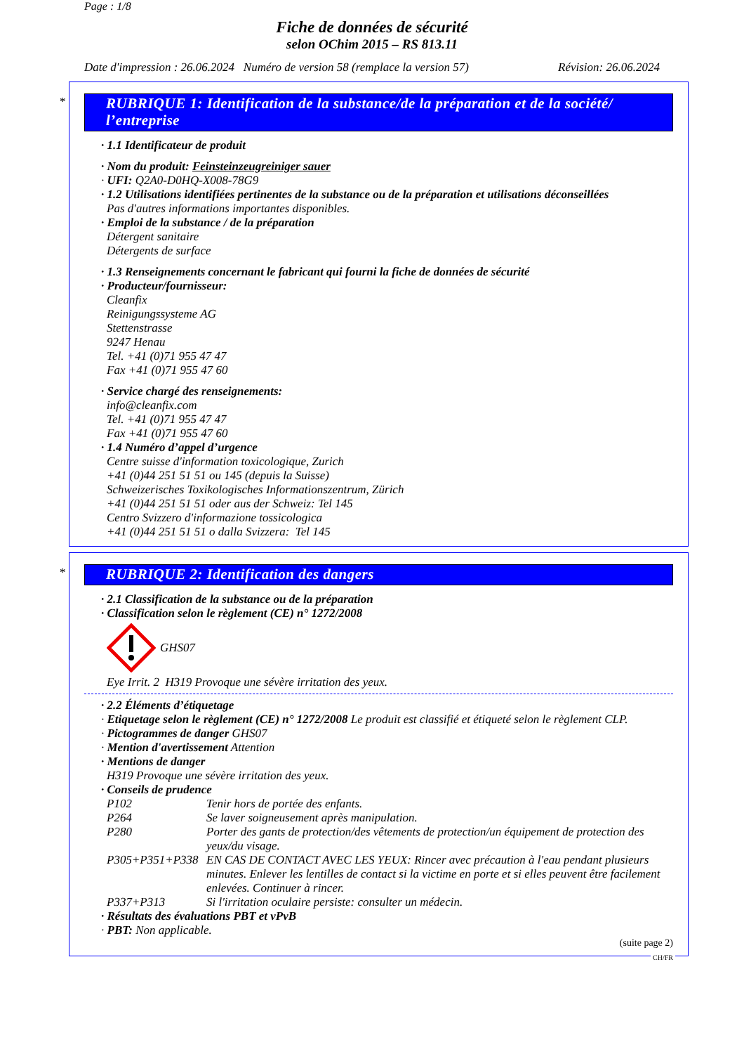Page : 1/8
Fiche de données de sécurité
selon OChim 2015 – RS 813.11
Date d'impression : 26.06.2024 Numéro de version 58 (remplace la version 57) Révision: 26.06.2024
*
RUBRIQUE 1: Identification de la substance/de la préparation et de la société/ l’entreprise
· 1.1 Identificateur de produit
· Nom du produit: Feinsteinzeugreiniger sauer
· UFI: Q2A0-D0HQ-X008-78G9
· 1.2 Utilisations identifiées pertinentes de la substance ou de la préparation et utilisations déconseillées
Pas d'autres informations importantes disponibles.
· Emploi de la substance / de la préparation
Détergent sanitaire
Détergents de surface
· 1.3 Renseignements concernant le fabricant qui fourni la fiche de données de sécurité
· Producteur/fournisseur:
Cleanfix
Reinigungssysteme AG
Stettenstrasse
9247 Henau
Tel. +41 (0)71 955 47 47
Fax +41 (0)71 955 47 60
· Service chargé des renseignements:
info@cleanfix.com
Tel. +41 (0)71 955 47 47
Fax +41 (0)71 955 47 60
· 1.4 Numéro d’appel d’urgence
Centre suisse d'information toxicologique, Zurich
+41 (0)44 251 51 51 ou 145 (depuis la Suisse)
Schweizerisches Toxikologisches Informationszentrum, Zürich
+41 (0)44 251 51 51 oder aus der Schweiz: Tel 145
Centro Svizzero d'informazione tossicologica
+41 (0)44 251 51 51 o dalla Svizzera: Tel 145
*
RUBRIQUE 2: Identification des dangers
· 2.1 Classification de la substance ou de la préparation
· Classification selon le règlement (CE) n° 1272/2008
GHS07
Eye Irrit. 2 H319 Provoque une sévère irritation des yeux.
· 2.2 Éléments d’étiquetage
· Etiquetage selon le règlement (CE) n° 1272/2008 Le produit est classifié et étiqueté selon le règlement CLP.
· Pictogrammes de danger GHS07
· Mention d'avertissement Attention
· Mentions de danger
H319 Provoque une sévère irritation des yeux.
· Conseils de prudence
P102 Tenir hors de portée des enfants.
P264 Se laver soigneusement après manipulation.
P280 Porter des gants de protection/des vêtements de protection/un équipement de protection des yeux/du visage.
P305+P351+P338 EN CAS DE CONTACT AVEC LES YEUX: Rincer avec précaution à l'eau pendant plusieurs minutes. Enlever les lentilles de contact si la victime en porte et si elles peuvent être facilement enlevées. Continuer à rincer.
P337+P313 Si l'irritation oculaire persiste: consulter un médecin.
· Résultats des évaluations PBT et vPvB
· PBT: Non applicable.
(suite page 2)
CH/FR